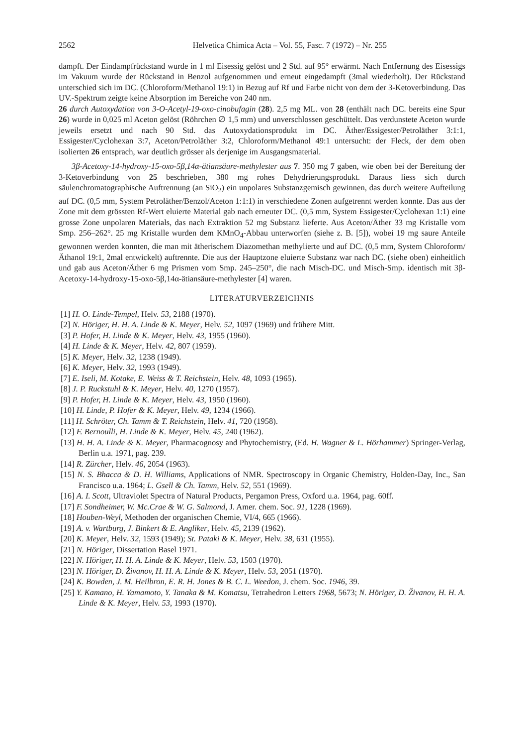2562 Helvetica Chimica Acta – Vol. 55, Fasc. 7 (1972) – Nr. 255
dampft. Der Eindampfrückstand wurde in 1 ml Eisessig gelöst und 2 Std. auf 95° erwärmt. Nach Entfernung des Eisessigs im Vakuum wurde der Rückstand in Benzol aufgenommen und erneut eingedampft (3mal wiederholt). Der Rückstand unterschied sich im DC. (Chloroform/Methanol 19:1) in Bezug auf Rf und Farbe nicht von dem der 3-Ketoverbindung. Das UV.-Spektrum zeigte keine Absorption im Bereiche von 240 nm.
26 durch Autoxydation von 3-O-Acetyl-19-oxo-cinobufagin (28). 2,5 mg ML. von 28 (enthält nach DC. bereits eine Spur 26) wurde in 0,025 ml Aceton gelöst (Röhrchen ∅ 1,5 mm) und unverschlossen geschüttelt. Das verdunstete Aceton wurde jeweils ersetzt und nach 90 Std. das Autoxydationsprodukt im DC. Äther/Essigester/Petroläther 3:1:1, Essigester/Cyclohexan 3:7, Aceton/Petroläther 3:2, Chloroform/Methanol 49:1 untersucht: der Fleck, der dem oben isolierten 26 entsprach, war deutlich grösser als derjenige im Ausgangsmaterial.
3β-Acetoxy-14-hydroxy-15-oxo-5β,14α-ätiansäure-methylester aus 7. 350 mg 7 gaben, wie oben bei der Bereitung der 3-Ketoverbindung von 25 beschrieben, 380 mg rohes Dehydrierungsprodukt. Daraus liess sich durch säulenchromatographische Auftrennung (an SiO<sub>2</sub>) ein unpolares Substanzgemisch gewinnen, das durch weitere Aufteilung auf DC. (0,5 mm, System Petroläther/Benzol/Aceton 1:1:1) in verschiedene Zonen aufgetrennt werden konnte. Das aus der Zone mit dem grössten Rf-Wert eluierte Material gab nach erneuter DC. (0,5 mm, System Essigester/Cyclohexan 1:1) eine grosse Zone unpolaren Materials, das nach Extraktion 52 mg Substanz lieferte. Aus Aceton/Äther 33 mg Kristalle vom Smp. 256–262°. 25 mg Kristalle wurden dem KMnO<sub>4</sub>-Abbau unterworfen (siehe z. B. [5]), wobei 19 mg saure Anteile gewonnen werden konnten, die man mit ätherischem Diazomethan methylierte und auf DC. (0,5 mm, System Chloroform/Äthanol 19:1, 2mal entwickelt) auftrennte. Die aus der Hauptzone eluierte Substanz war nach DC. (siehe oben) einheitlich und gab aus Aceton/Äther 6 mg Prismen vom Smp. 245–250°, die nach Misch-DC. und Misch-Smp. identisch mit 3β-Acetoxy-14-hydroxy-15-oxo-5β,14α-ätiansäure-methylester [4] waren.
LITERATURVERZEICHNIS
[1] H. O. Linde-Tempel, Helv. 53, 2188 (1970).
[2] N. Höriger, H. H. A. Linde & K. Meyer, Helv. 52, 1097 (1969) und frühere Mitt.
[3] P. Hofer, H. Linde & K. Meyer, Helv. 43, 1955 (1960).
[4] H. Linde & K. Meyer, Helv. 42, 807 (1959).
[5] K. Meyer, Helv. 32, 1238 (1949).
[6] K. Meyer, Helv. 32, 1993 (1949).
[7] E. Iseli, M. Kotake, E. Weiss & T. Reichstein, Helv. 48, 1093 (1965).
[8] J. P. Ruckstuhl & K. Meyer, Helv. 40, 1270 (1957).
[9] P. Hofer, H. Linde & K. Meyer, Helv. 43, 1950 (1960).
[10] H. Linde, P. Hofer & K. Meyer, Helv. 49, 1234 (1966).
[11] H. Schröter, Ch. Tamm & T. Reichstein, Helv. 41, 720 (1958).
[12] F. Bernoulli, H. Linde & K. Meyer, Helv. 45, 240 (1962).
[13] H. H. A. Linde & K. Meyer, Pharmacognosy and Phytochemistry, (Ed. H. Wagner & L. Hörhammer) Springer-Verlag, Berlin u.a. 1971, pag. 239.
[14] R. Zürcher, Helv. 46, 2054 (1963).
[15] N. S. Bhacca & D. H. Williams, Applications of NMR. Spectroscopy in Organic Chemistry, Holden-Day, Inc., San Francisco u.a. 1964; L. Gsell & Ch. Tamm, Helv. 52, 551 (1969).
[16] A. I. Scott, Ultraviolet Spectra of Natural Products, Pergamon Press, Oxford u.a. 1964, pag. 60ff.
[17] F. Sondheimer, W. Mc.Crae & W. G. Salmond, J. Amer. chem. Soc. 91, 1228 (1969).
[18] Houben-Weyl, Methoden der organischen Chemie, VI/4, 665 (1966).
[19] A. v. Wartburg, J. Binkert & E. Angliker, Helv. 45, 2139 (1962).
[20] K. Meyer, Helv. 32, 1593 (1949); St. Pataki & K. Meyer, Helv. 38, 631 (1955).
[21] N. Höriger, Dissertation Basel 1971.
[22] N. Höriger, H. H. A. Linde & K. Meyer, Helv. 53, 1503 (1970).
[23] N. Höriger, D. Živanov, H. H. A. Linde & K. Meyer, Helv. 53, 2051 (1970).
[24] K. Bowden, J. M. Heilbron, E. R. H. Jones & B. C. L. Weedon, J. chem. Soc. 1946, 39.
[25] Y. Kamano, H. Yamamoto, Y. Tanaka & M. Komatsu, Tetrahedron Letters 1968, 5673; N. Höriger, D. Živanov, H. H. A. Linde & K. Meyer, Helv. 53, 1993 (1970).